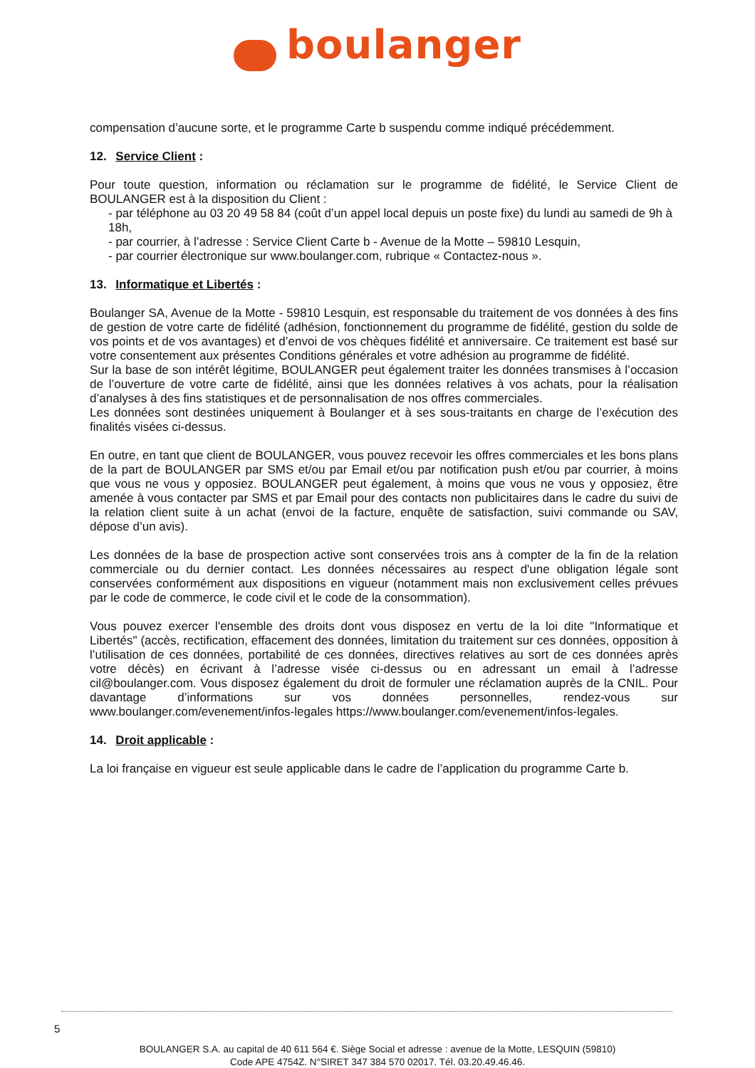boulanger
compensation d’aucune sorte, et le programme Carte b suspendu comme indiqué précédemment.
12. Service Client :
Pour toute question, information ou réclamation sur le programme de fidélité, le Service Client de BOULANGER est à la disposition du Client :
- par téléphone au 03 20 49 58 84 (coût d’un appel local depuis un poste fixe) du lundi au samedi de 9h à 18h,
- par courrier, à l’adresse : Service Client Carte b - Avenue de la Motte – 59810 Lesquin,
- par courrier électronique sur www.boulanger.com, rubrique « Contactez-nous ».
13. Informatique et Libertés :
Boulanger SA, Avenue de la Motte - 59810 Lesquin, est responsable du traitement de vos données à des fins de gestion de votre carte de fidélité (adhésion, fonctionnement du programme de fidélité, gestion du solde de vos points et de vos avantages) et d’envoi de vos chèques fidélité et anniversaire. Ce traitement est basé sur votre consentement aux présentes Conditions générales et votre adhésion au programme de fidélité.
Sur la base de son intérêt légitime, BOULANGER peut également traiter les données transmises à l’occasion de l’ouverture de votre carte de fidélité, ainsi que les données relatives à vos achats, pour la réalisation d’analyses à des fins statistiques et de personnalisation de nos offres commerciales.
Les données sont destinées uniquement à Boulanger et à ses sous-traitants en charge de l’exécution des finalités visées ci-dessus.
En outre, en tant que client de BOULANGER, vous pouvez recevoir les offres commerciales et les bons plans de la part de BOULANGER par SMS et/ou par Email et/ou par notification push et/ou par courrier, à moins que vous ne vous y opposiez. BOULANGER peut également, à moins que vous ne vous y opposiez, être amenée à vous contacter par SMS et par Email pour des contacts non publicitaires dans le cadre du suivi de la relation client suite à un achat (envoi de la facture, enquête de satisfaction, suivi commande ou SAV, dépose d’un avis).
Les données de la base de prospection active sont conservées trois ans à compter de la fin de la relation commerciale ou du dernier contact. Les données nécessaires au respect d'une obligation légale sont conservées conformément aux dispositions en vigueur (notamment mais non exclusivement celles prévues par le code de commerce, le code civil et le code de la consommation).
Vous pouvez exercer l'ensemble des droits dont vous disposez en vertu de la loi dite "Informatique et Libertés" (accès, rectification, effacement des données, limitation du traitement sur ces données, opposition à l’utilisation de ces données, portabilité de ces données, directives relatives au sort de ces données après votre décès) en écrivant à l’adresse visée ci-dessus ou en adressant un email à l’adresse cil@boulanger.com. Vous disposez également du droit de formuler une réclamation auprès de la CNIL. Pour davantage d’informations sur vos données personnelles, rendez-vous sur www.boulanger.com/evenement/infos-legales https://www.boulanger.com/evenement/infos-legales.
14. Droit applicable :
La loi française en vigueur est seule applicable dans le cadre de l’application du programme Carte b.
5
BOULANGER S.A. au capital de 40 611 564 €. Siège Social et adresse : avenue de la Motte, LESQUIN (59810)
Code APE 4754Z. N°SIRET 347 384 570 02017. Tél. 03.20.49.46.46.